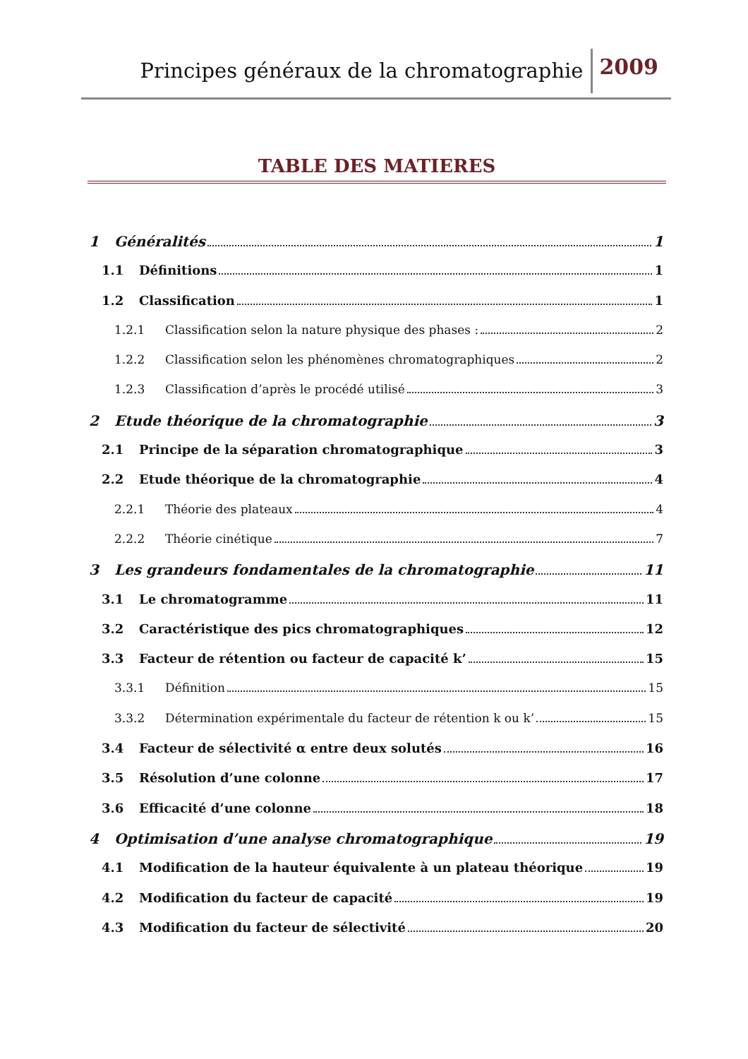Principes généraux de la chromatographie 2009
TABLE DES MATIERES
1 Généralités 1
1.1 Définitions 1
1.2 Classification 1
1.2.1 Classification selon la nature physique des phases : 2
1.2.2 Classification selon les phénomènes chromatographiques 2
1.2.3 Classification d’après le procédé utilisé 3
2 Etude théorique de la chromatographie 3
2.1 Principe de la séparation chromatographique 3
2.2 Etude théorique de la chromatographie 4
2.2.1 Théorie des plateaux 4
2.2.2 Théorie cinétique 7
3 Les grandeurs fondamentales de la chromatographie 11
3.1 Le chromatogramme 11
3.2 Caractéristique des pics chromatographiques 12
3.3 Facteur de rétention ou facteur de capacité k’ 15
3.3.1 Définition 15
3.3.2 Détermination expérimentale du facteur de rétention k ou k’ 15
3.4 Facteur de sélectivité α entre deux solutés 16
3.5 Résolution d’une colonne 17
3.6 Efficacité d’une colonne 18
4 Optimisation d’une analyse chromatographique 19
4.1 Modification de la hauteur équivalente à un plateau théorique 19
4.2 Modification du facteur de capacité 19
4.3 Modification du facteur de sélectivité 20